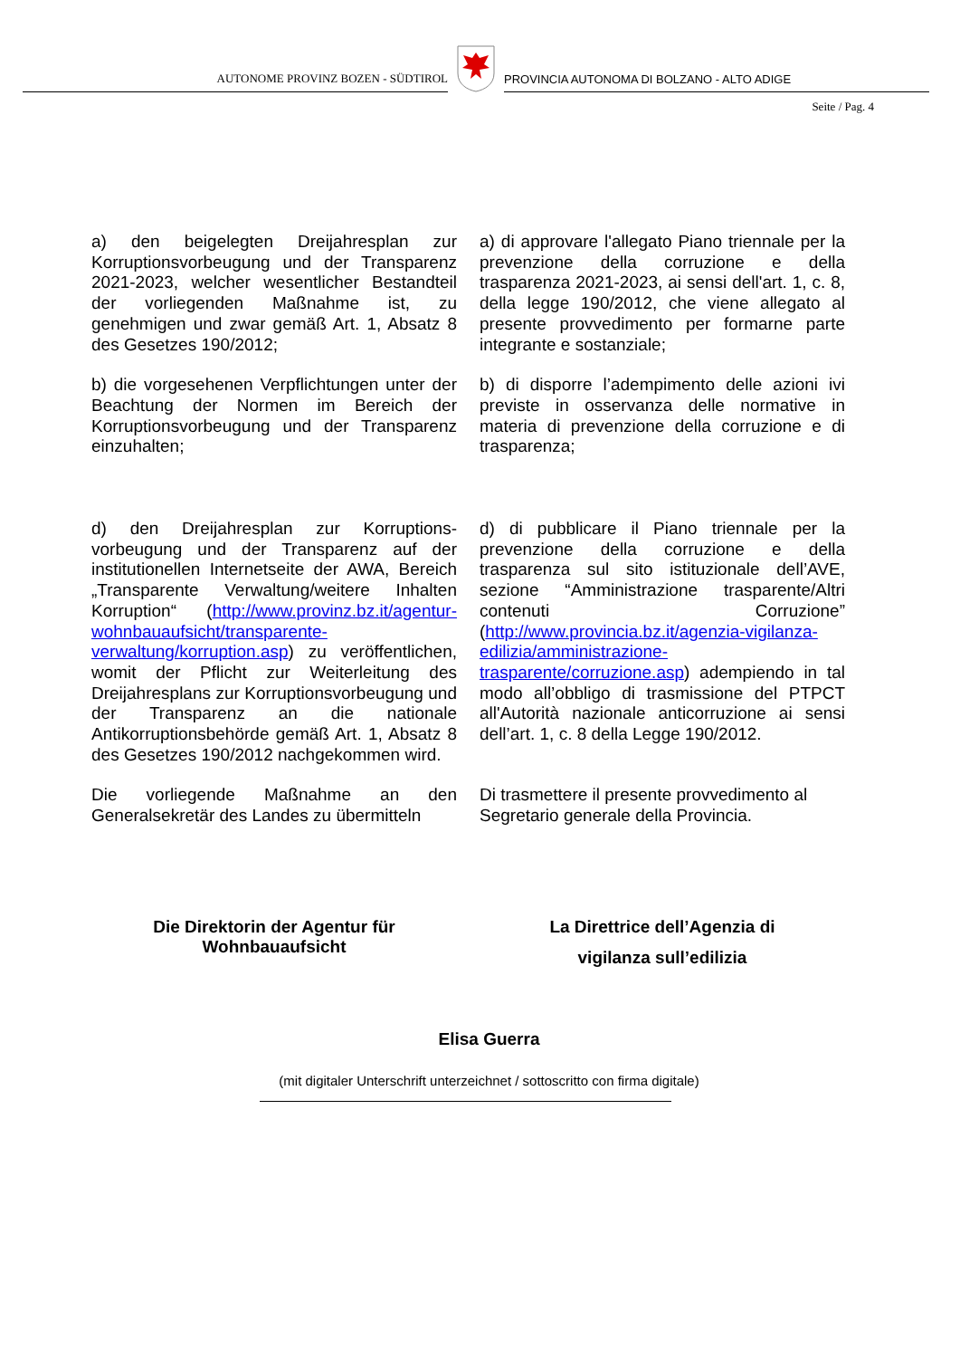AUTONOME PROVINZ BOZEN - SÜDTIROL
PROVINCIA AUTONOMA DI BOLZANO - ALTO ADIGE
Seite / Pag. 4
a) den beigelegten Dreijahresplan zur Korruptionsvorbeugung und der Transparenz 2021-2023, welcher wesentlicher Bestandteil der vorliegenden Maßnahme ist, zu genehmigen und zwar gemäß Art. 1, Absatz 8 des Gesetzes 190/2012;
a) di approvare l'allegato Piano triennale per la prevenzione della corruzione e della trasparenza 2021-2023, ai sensi dell'art. 1, c. 8, della legge 190/2012, che viene allegato al presente provvedimento per formarne parte integrante e sostanziale;
b) die vorgesehenen Verpflichtungen unter der Beachtung der Normen im Bereich der Korruptionsvorbeugung und der Transparenz einzuhalten;
b) di disporre l’adempimento delle azioni ivi previste in osservanza delle normative in materia di prevenzione della corruzione e di trasparenza;
d) den Dreijahresplan zur Korruptions-vorbeugung und der Transparenz auf der institutionellen Internetseite der AWA, Bereich „Transparente Verwaltung/weitere Inhalten Korruption“ (http://www.provinz.bz.it/agentur-wohnbauaufsicht/transparente-verwaltung/korruption.asp) zu veröffentlichen, womit der Pflicht zur Weiterleitung des Dreijahresplans zur Korruptionsvorbeugung und der Transparenz an die nationale Antikorruptionsbehörde gemäß Art. 1, Absatz 8 des Gesetzes 190/2012 nachgekommen wird.
d) di pubblicare il Piano triennale per la prevenzione della corruzione e della trasparenza sul sito istituzionale dell’AVE, sezione “Amministrazione trasparente/Altri contenuti Corruzione” (http://www.provincia.bz.it/agenzia-vigilanza-edilizia/amministrazione-trasparente/corruzione.asp) adempiendo in tal modo all’obbligo di trasmissione del PTPCT all'Autorità nazionale anticorruzione ai sensi dell’art. 1, c. 8 della Legge 190/2012.
Die vorliegende Maßnahme an den Generalsekretär des Landes zu übermitteln
Di trasmettere il presente provvedimento al Segretario generale della Provincia.
Die Direktorin der Agentur für
Wohnbauaufsicht
La Direttrice dell’Agenzia di
vigilanza sull’edilizia
Elisa Guerra
(mit digitaler Unterschrift unterzeichnet / sottoscritto con firma digitale)